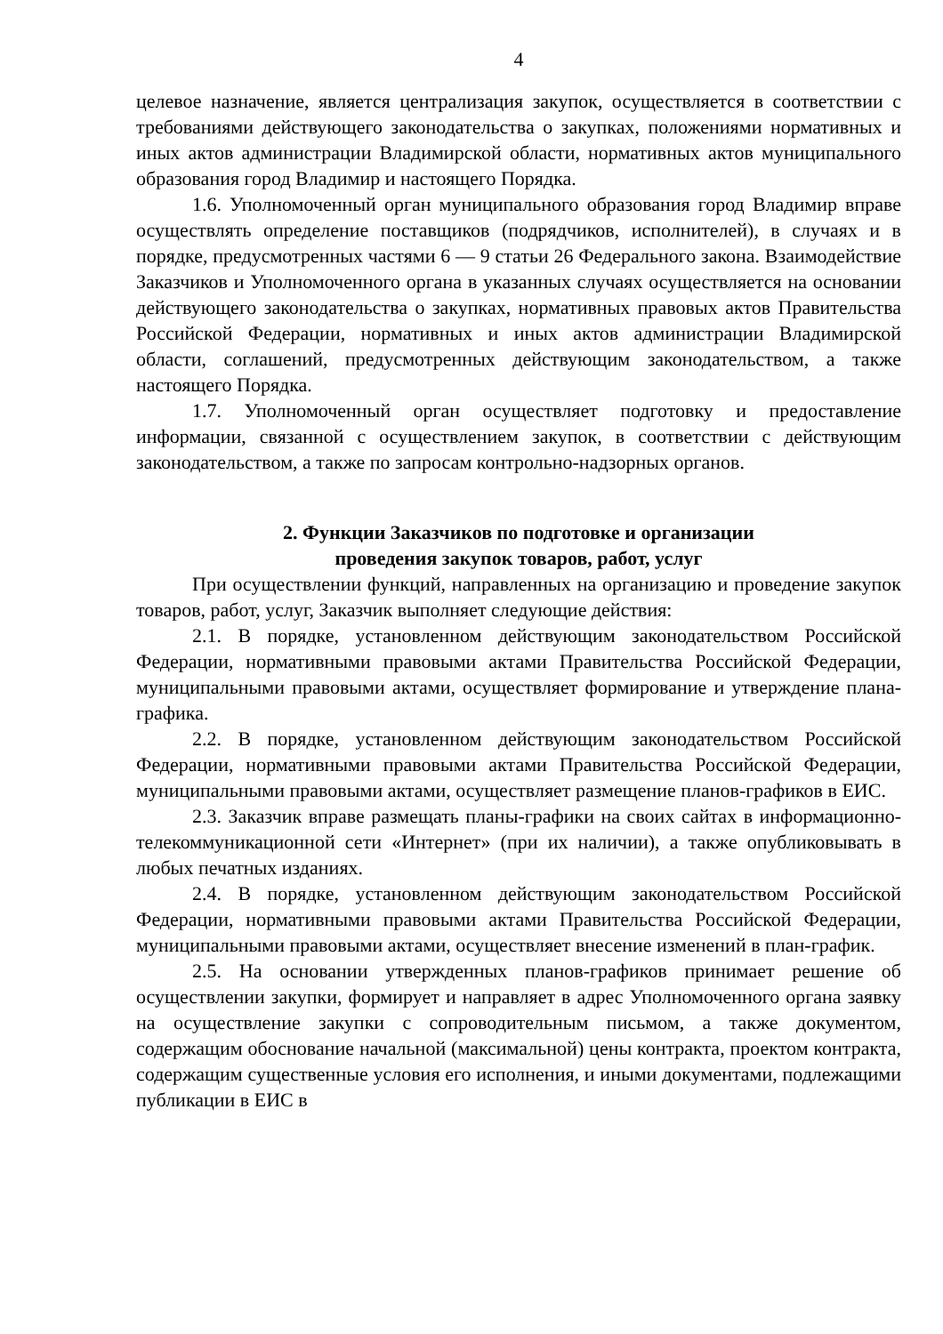4
целевое назначение, является централизация закупок, осуществляется в соответствии с требованиями действующего законодательства о закупках, положениями нормативных и иных актов администрации Владимирской области, нормативных актов муниципального образования город Владимир и настоящего Порядка.
1.6. Уполномоченный орган муниципального образования город Владимир вправе осуществлять определение поставщиков (подрядчиков, исполнителей), в случаях и в порядке, предусмотренных частями 6 — 9 статьи 26 Федерального закона. Взаимодействие Заказчиков и Уполномоченного органа в указанных случаях осуществляется на основании действующего законодательства о закупках, нормативных правовых актов Правительства Российской Федерации, нормативных и иных актов администрации Владимирской области, соглашений, предусмотренных действующим законодательством, а также настоящего Порядка.
1.7. Уполномоченный орган осуществляет подготовку и предоставление информации, связанной с осуществлением закупок, в соответствии с действующим законодательством, а также по запросам контрольно-надзорных органов.
2. Функции Заказчиков по подготовке и организации
проведения закупок товаров, работ, услуг
При осуществлении функций, направленных на организацию и проведение закупок товаров, работ, услуг, Заказчик выполняет следующие действия:
2.1. В порядке, установленном действующим законодательством Российской Федерации, нормативными правовыми актами Правительства Российской Федерации, муниципальными правовыми актами, осуществляет формирование и утверждение плана-графика.
2.2. В порядке, установленном действующим законодательством Российской Федерации, нормативными правовыми актами Правительства Российской Федерации, муниципальными правовыми актами, осуществляет размещение планов-графиков в ЕИС.
2.3. Заказчик вправе размещать планы-графики на своих сайтах в информационно-телекоммуникационной сети «Интернет» (при их наличии), а также опубликовывать в любых печатных изданиях.
2.4. В порядке, установленном действующим законодательством Российской Федерации, нормативными правовыми актами Правительства Российской Федерации, муниципальными правовыми актами, осуществляет внесение изменений в план-график.
2.5. На основании утвержденных планов-графиков принимает решение об осуществлении закупки, формирует и направляет в адрес Уполномоченного органа заявку на осуществление закупки с сопроводительным письмом, а также документом, содержащим обоснование начальной (максимальной) цены контракта, проектом контракта, содержащим существенные условия его исполнения, и иными документами, подлежащими публикации в ЕИС в